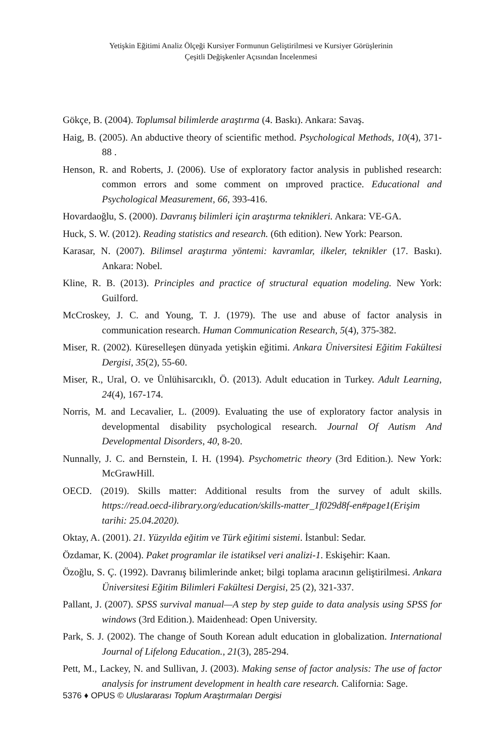Yetişkin Eğitimi Analiz Ölçeği Kursiyer Formunun Geliştirilmesi ve Kursiyer Görüşlerinin
Çeşitli Değişkenler Açısından İncelenmesi
Gökçe, B. (2004). Toplumsal bilimlerde araştırma (4. Baskı). Ankara: Savaş.
Haig, B. (2005). An abductive theory of scientific method. Psychological Methods, 10(4), 371-88 .
Henson, R. and Roberts, J. (2006). Use of exploratory factor analysis in published research: common errors and some comment on ımproved practice. Educational and Psychological Measurement, 66, 393-416.
Hovardaoğlu, S. (2000). Davranış bilimleri için araştırma teknikleri. Ankara: VE-GA.
Huck, S. W. (2012). Reading statistics and research. (6th edition). New York: Pearson.
Karasar, N. (2007). Bilimsel araştırma yöntemi: kavramlar, ilkeler, teknikler (17. Baskı). Ankara: Nobel.
Kline, R. B. (2013). Principles and practice of structural equation modeling. New York: Guilford.
McCroskey, J. C. and Young, T. J. (1979). The use and abuse of factor analysis in communication research. Human Communication Research, 5(4), 375-382.
Miser, R. (2002). Küreselleşen dünyada yetişkin eğitimi. Ankara Üniversitesi Eğitim Fakültesi Dergisi, 35(2), 55-60.
Miser, R., Ural, O. ve Ünlühisarcıklı, Ö. (2013). Adult education in Turkey. Adult Learning, 24(4), 167-174.
Norris, M. and Lecavalier, L. (2009). Evaluating the use of exploratory factor analysis in developmental disability psychological research. Journal Of Autism And Developmental Disorders, 40, 8-20.
Nunnally, J. C. and Bernstein, I. H. (1994). Psychometric theory (3rd Edition.). New York: McGrawHill.
OECD. (2019). Skills matter: Additional results from the survey of adult skills. https://read.oecd-ilibrary.org/education/skills-matter_1f029d8f-en#page1(Erişim tarihi: 25.04.2020).
Oktay, A. (2001). 21. Yüzyılda eğitim ve Türk eğitimi sistemi. İstanbul: Sedar.
Özdamar, K. (2004). Paket programlar ile istatiksel veri analizi-1. Eskişehir: Kaan.
Özoğlu, S. Ç. (1992). Davranış bilimlerinde anket; bilgi toplama aracının geliştirilmesi. Ankara Üniversitesi Eğitim Bilimleri Fakültesi Dergisi, 25 (2), 321-337.
Pallant, J. (2007). SPSS survival manual—A step by step guide to data analysis using SPSS for windows (3rd Edition.). Maidenhead: Open University.
Park, S. J. (2002). The change of South Korean adult education in globalization. International Journal of Lifelong Education., 21(3), 285-294.
Pett, M., Lackey, N. and Sullivan, J. (2003). Making sense of factor analysis: The use of factor analysis for instrument development in health care research. California: Sage.
5376 ♦ OPUS © Uluslararası Toplum Araştırmaları Dergisi